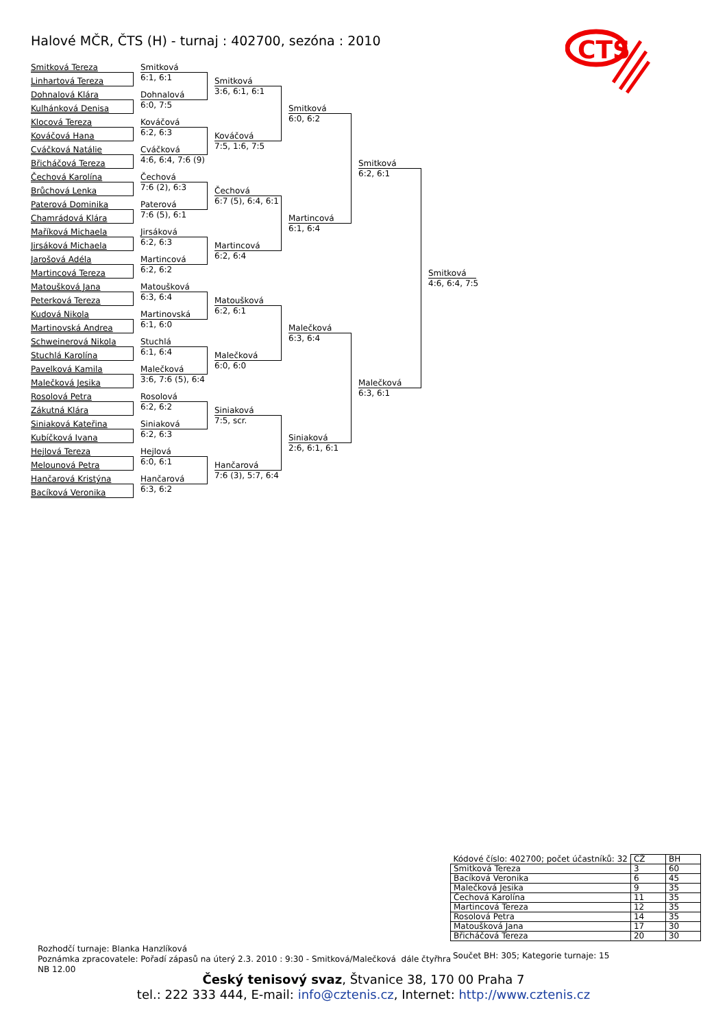Halové MČR, ČTS (H) - turnaj : 402700, sezóna : 2010
CTS
Smitková Tereza
Smitková
6:1, 6:1
Smitková
3:6, 6:1, 6:1
Smitková
6:0, 6:2
Smitková
6:2, 6:1
Smitková
4:6, 6:4, 7:5
Linhartová Tereza
Dohnalová Klára
Dohnalová
6:0, 7:5
Kulhánková Denisa
Klocová Tereza
Kováčová
6:2, 6:3
Kováčová
7:5, 1:6, 7:5
Kováčová Hana
Cváčková Natálie
Cváčková
4:6, 6:4, 7:6 (9)
Břicháčová Tereza
Čechová Karolína
Čechová
7:6 (2), 6:3
Čechová
6:7 (5), 6:4, 6:1
Martincová
6:1, 6:4
Brůchová Lenka
Paterová Dominika
Paterová
7:6 (5), 6:1
Chamrádová Klára
Maříková Michaela
Jirsáková
6:2, 6:3
Martincová
6:2, 6:4
Jirsáková Michaela
Jarošová Adéla
Martincová
6:2, 6:2
Martincová Tereza
Matoušková Jana
Matoušková
6:3, 6:4
Matoušková
6:2, 6:1
Malečková
6:3, 6:4
Malečková
6:3, 6:1
Peterková Tereza
Kudová Nikola
Martinovská
6:1, 6:0
Martinovská Andrea
Schweinerová Nikola
Stuchlá
6:1, 6:4
Malečková
6:0, 6:0
Stuchlá Karolína
Pavelková Kamila
Malečková
3:6, 7:6 (5), 6:4
Malečková Jesika
Rosolová Petra
Rosolová
6:2, 6:2
Siniaková
7:5, scr.
Siniaková
2:6, 6:1, 6:1
Zákutná Klára
Siniaková Kateřina
Siniaková
6:2, 6:3
Kubíčková Ivana
Hejlová Tereza
Hejlová
6:0, 6:1
Hančarová
7:6 (3), 5:7, 6:4
Melounová Petra
Hančarová Kristýna
Hančarová
6:3, 6:2
Bacíková Veronika
| Kódové číslo: 402700; počet účastníků: 32 | CŽ | BH |
| Smitková Tereza | 3 | 60 |
| Bacíková Veronika | 6 | 45 |
| Malečková Jesika | 9 | 35 |
| Čechová Karolína | 11 | 35 |
| Martincová Tereza | 12 | 35 |
| Rosolová Petra | 14 | 35 |
| Matoušková Jana | 17 | 30 |
| Břicháčová Tereza | 20 | 30 |
Rozhodčí turnaje: Blanka Hanzlíková
Poznámka zpracovatele: Pořadí zápasů na úterý 2.3. 2010 : 9:30 - Smitková/Malečková dále čtyřhra
NB 12.00
Součet BH: 305; Kategorie turnaje: 15
Český tenisový svaz, Štvanice 38, 170 00 Praha 7
tel.: 222 333 444, E-mail: info@cztenis.cz, Internet: http://www.cztenis.cz